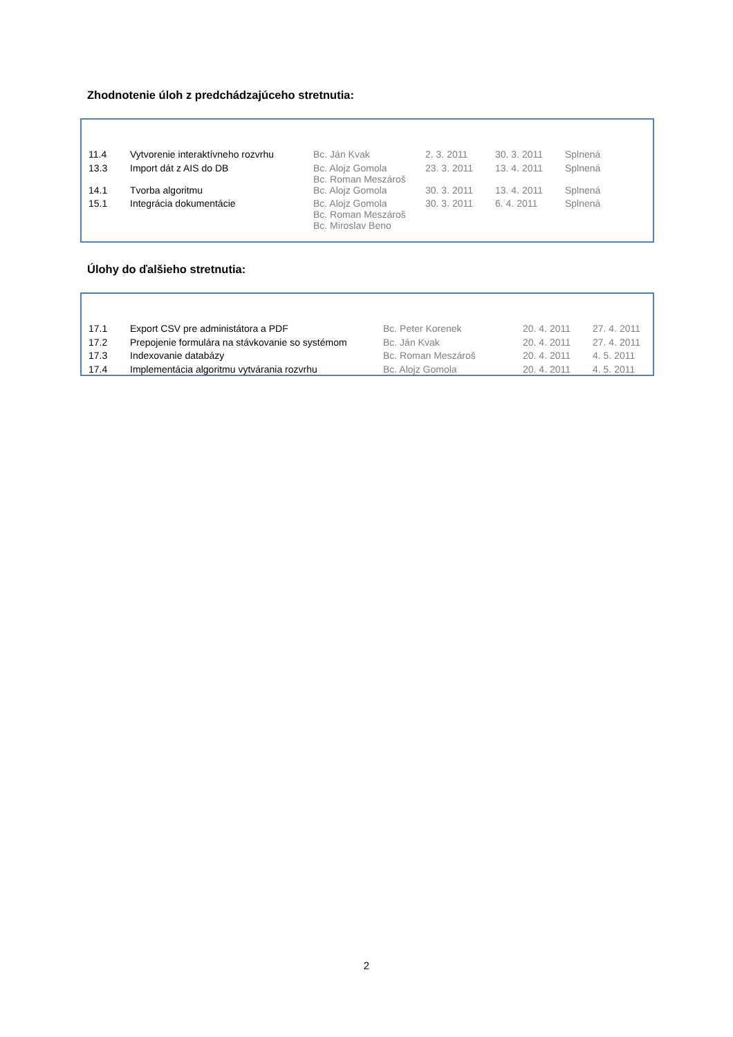Zhodnotenie úloh z predchádzajúceho stretnutia:
| 11.4 | Vytvorenie interaktívneho rozvrhu | Bc. Ján Kvak | 2. 3. 2011 | 30. 3. 2011 | Splnená |
| 13.3 | Import dát z AIS do DB | Bc. Alojz Gomola Bc. Roman Meszároš | 23. 3. 2011 | 13. 4. 2011 | Splnená |
| 14.1 | Tvorba algoritmu | Bc. Alojz Gomola | 30. 3. 2011 | 13. 4. 2011 | Splnená |
| 15.1 | Integrácia dokumentácie | Bc. Alojz Gomola Bc. Roman Meszároš Bc. Miroslav Beno | 30. 3. 2011 | 6. 4. 2011 | Splnená |
Úlohy do ďalšieho stretnutia:
| 17.1 | Export CSV pre administátora a PDF | Bc. Peter Korenek | 20. 4. 2011 | 27. 4. 2011 |
| 17.2 | Prepojenie formulára na stávkovanie so systémom | Bc. Ján Kvak | 20. 4. 2011 | 27. 4. 2011 |
| 17.3 | Indexovanie databázy | Bc. Roman Meszároš | 20. 4. 2011 | 4. 5. 2011 |
| 17.4 | Implementácia algoritmu vytvárania rozvrhu | Bc. Alojz Gomola | 20. 4. 2011 | 4. 5. 2011 |
2